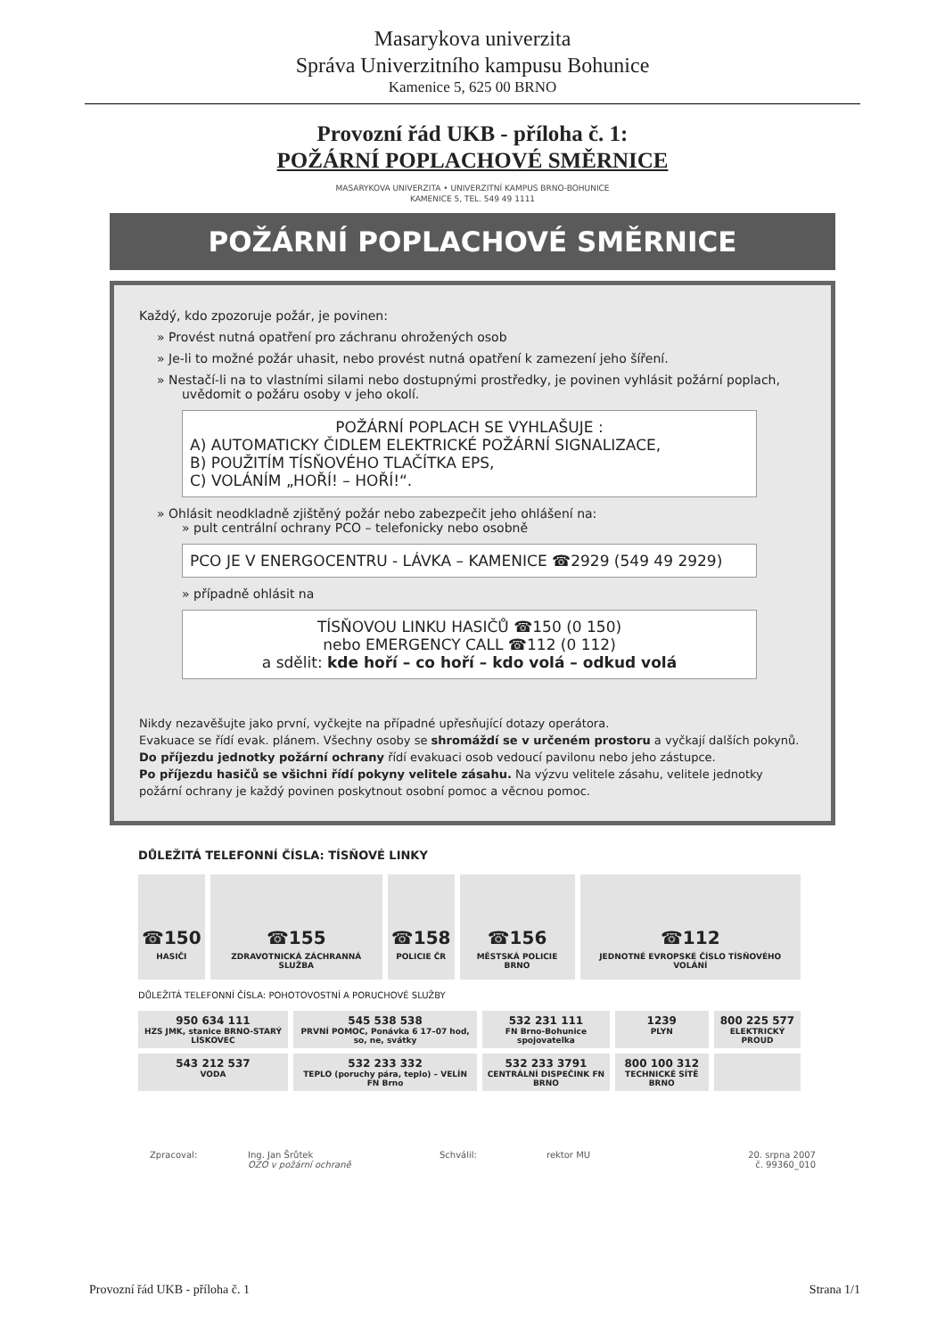Masarykova univerzita
Správa Univerzitního kampusu Bohunice
Kamenice 5, 625 00 BRNO
Provozní řád UKB - příloha č. 1:
POŽÁRNÍ POPLACHOVÉ SMĚRNICE
MASARYKOVA UNIVERZITA • UNIVERZITNÍ KAMPUS BRNO-BOHUNICE
KAMENICE 5, TEL. 549 49 1111
POŽÁRNÍ POPLACHOVÉ SMĚRNICE
Každý, kdo zpozoruje požár, je povinen:
» Provést nutná opatření pro záchranu ohrožených osob
» Je-li to možné požár uhasit, nebo provést nutná opatření k zamezení jeho šíření.
» Nestačí-li na to vlastními silami nebo dostupnými prostředky, je povinen vyhlásit požární poplach, uvědomit o požáru osoby v jeho okolí.
POŽÁRNÍ POPLACH SE VYHLAŠUJE :
A) AUTOMATICKY ČIDLEM ELEKTRICKÉ POŽÁRNÍ SIGNALIZACE,
B) POUŽITÍM TÍSŇOVÉHO TLAČÍTKA EPS,
C) VOLÁNÍM „HOŘÍ! – HOŘÍ!“.
» Ohlásit neodkladně zjištěný požár nebo zabezpečit jeho ohlášení na:
» pult centrální ochrany PCO – telefonicky nebo osobně
PCO JE V ENERGOCENTRU - LÁVKA – KAMENICE ☎2929 (549 49 2929)
» případně ohlásit na
TÍSŇOVOU LINKU HASIČŮ ☎150 (0 150)
nebo EMERGENCY CALL ☎112 (0 112)
a sdělit: kde hoří – co hoří – kdo volá – odkud volá
Nikdy nezavěšujte jako první, vyčkejte na případné upřesňující dotazy operátora.
Evakuace se řídí evak. plánem. Všechny osoby se shromáždí se v určeném prostoru a vyčkají dalších pokynů.
Do příjezdu jednotky požární ochrany řídí evakuaci osob vedoucí pavilonu nebo jeho zástupce.
Po příjezdu hasičů se všichni řídí pokyny velitele zásahu. Na výzvu velitele zásahu, velitele jednotky požární ochrany je každý povinen poskytnout osobní pomoc a věcnou pomoc.
DŮLEŽITÁ TELEFONNÍ ČÍSLA: TÍSŇOVÉ LINKY
| ☎150 HASIČI | ☎155 ZDRAVOTNICKÁ ZÁCHRANNÁ SLUŽBA | ☎158 POLICIE ČR | ☎156 MĚSTSKÁ POLICIE BRNO | ☎112 JEDNOTNÉ EVROPSKÉ ČÍSLO TÍSŇOVÉHO VOLÁNÍ |
DŮLEŽITÁ TELEFONNÍ ČÍSLA: POHOTOVOSTNÍ A PORUCHOVÉ SLUŽBY
| 950 634 111 HZS JMK, stanice BRNO-STARÝ LÍSKOVEC | 545 538 538 PRVNÍ POMOC, Ponávka 6 17–07 hod, so, ne, svátky | 532 231 111 FN Brno-Bohunice spojovatelka | 1239 PLYN | 800 225 577 ELEKTRICKÝ PROUD |
| 543 212 537 VODA | 532 233 332 TEPLO (poruchy pára, teplo) – VELÍN FN Brno | 532 233 3791 CENTRÁLNÍ DISPEČINK FN BRNO | 800 100 312 TECHNICKÉ SÍTĚ BRNO | |
Zpracoval: Ing. Jan Šrůtek
OZO v požární ochraně Schválil: rektor MU 20. srpna 2007
č. 99360_010
Provozní řád UKB - příloha č. 1 Strana 1/1